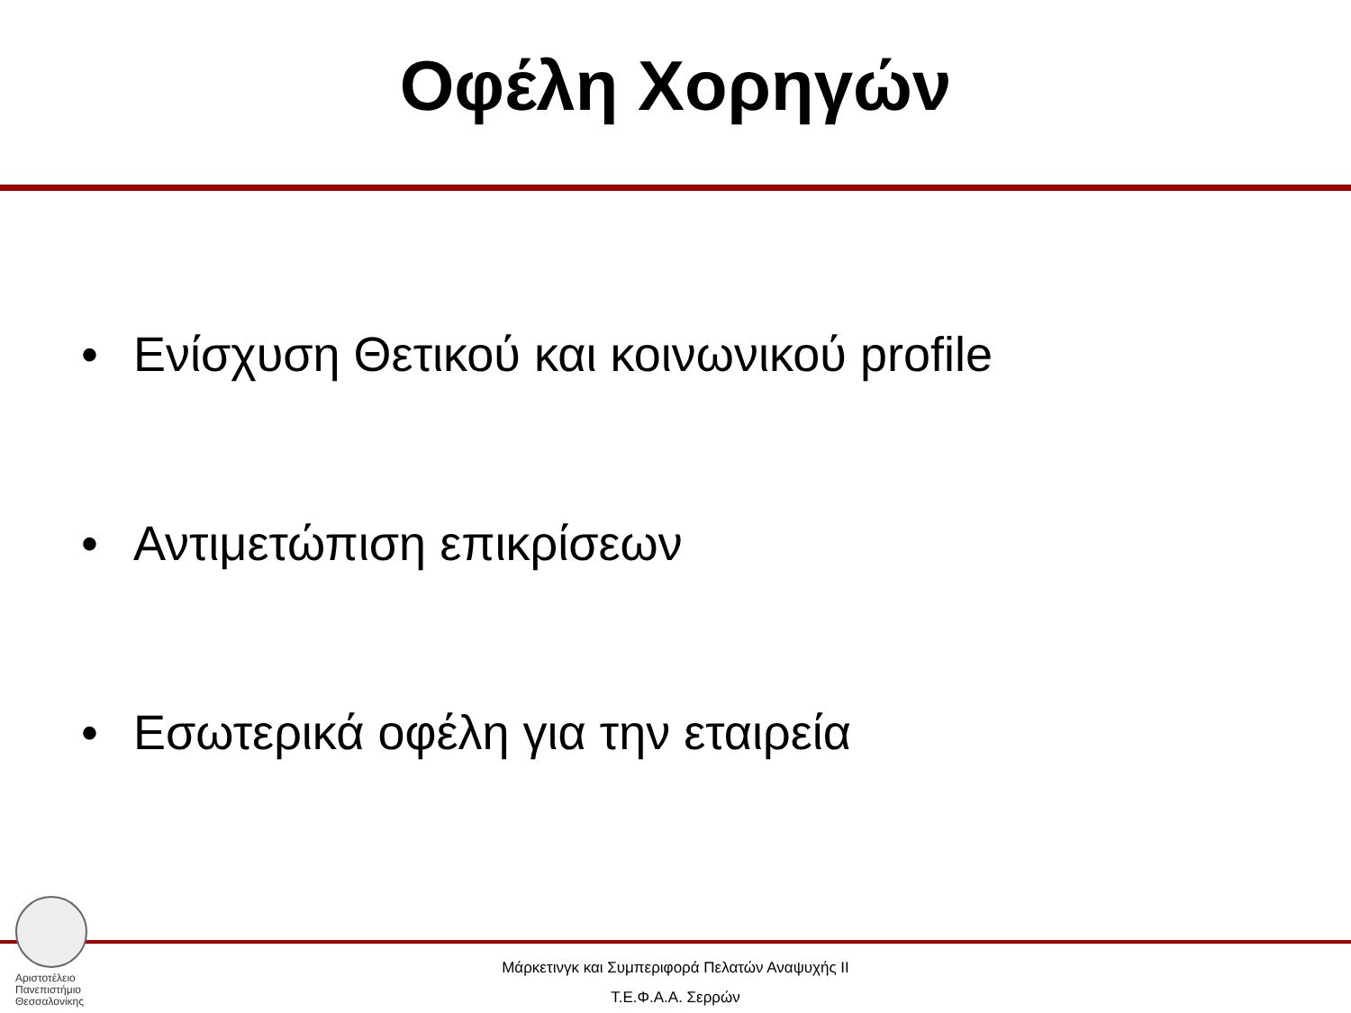Οφέλη Χορηγών
• Ενίσχυση Θετικού και κοινωνικού profile
• Αντιμετώπιση επικρίσεων
• Εσωτερικά οφέλη για την εταιρεία
Αριστοτέλειο
Πανεπιστήμιο
Θεσσαλονίκης
Μάρκετινγκ και Συμπεριφορά Πελατών Αναψυχής ΙΙ
Τ.Ε.Φ.Α.Α. Σερρών